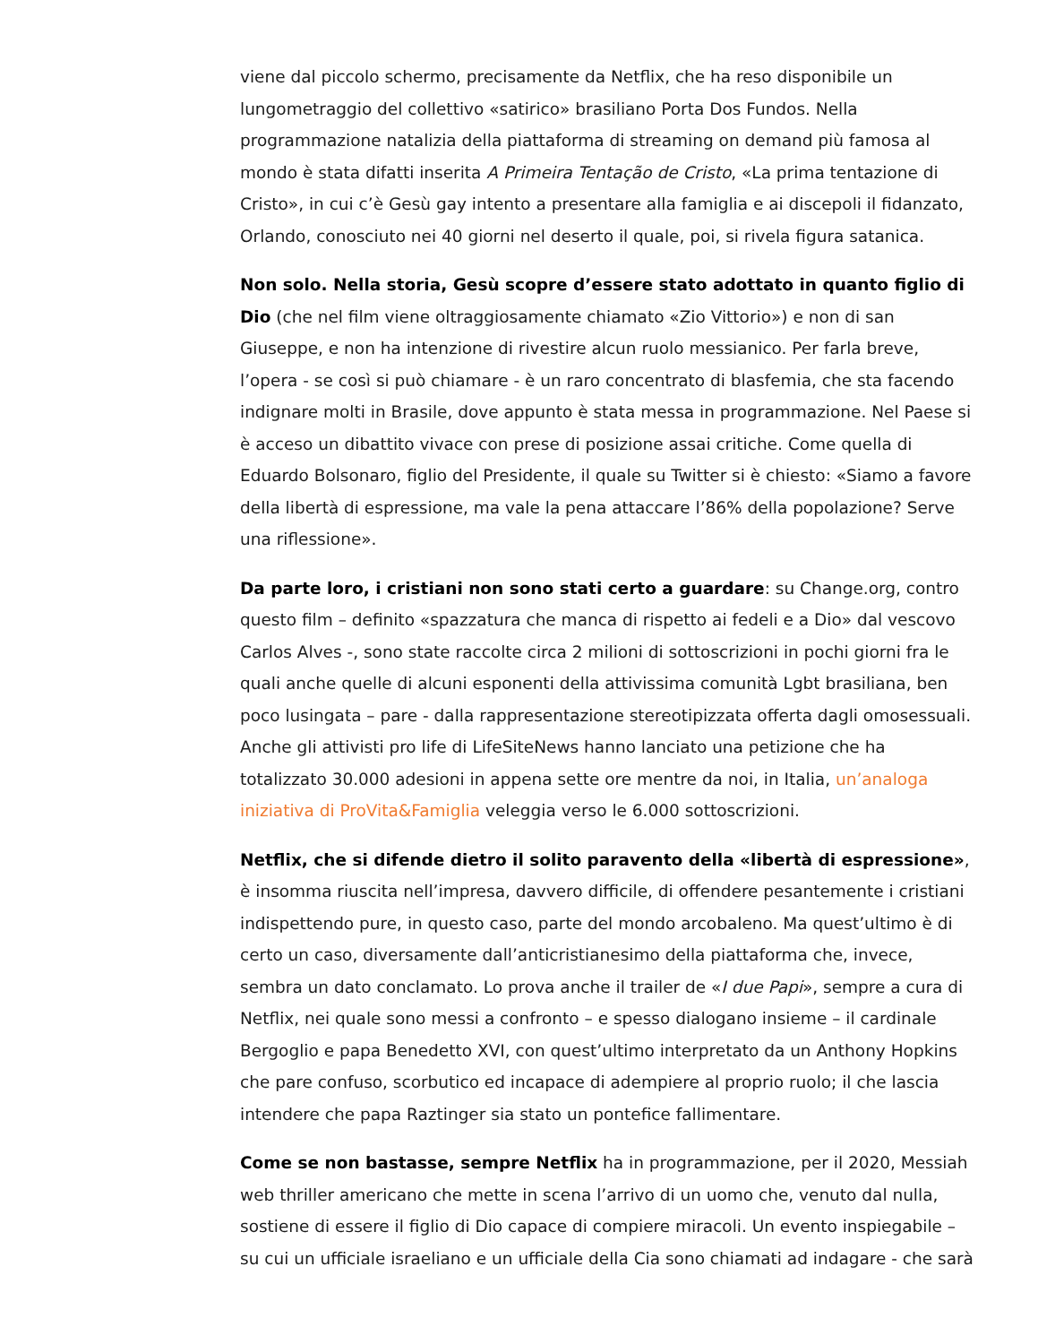viene dal piccolo schermo, precisamente da Netflix, che ha reso disponibile un lungometraggio del collettivo «satirico» brasiliano Porta Dos Fundos. Nella programmazione natalizia della piattaforma di streaming on demand più famosa al mondo è stata difatti inserita A Primeira Tentação de Cristo, «La prima tentazione di Cristo», in cui c’è Gesù gay intento a presentare alla famiglia e ai discepoli il fidanzato, Orlando, conosciuto nei 40 giorni nel deserto il quale, poi, si rivela figura satanica.
Non solo. Nella storia, Gesù scopre d’essere stato adottato in quanto figlio di Dio (che nel film viene oltraggiosamente chiamato «Zio Vittorio») e non di san Giuseppe, e non ha intenzione di rivestire alcun ruolo messianico. Per farla breve, l’opera - se così si può chiamare - è un raro concentrato di blasfemia, che sta facendo indignare molti in Brasile, dove appunto è stata messa in programmazione. Nel Paese si è acceso un dibattito vivace con prese di posizione assai critiche. Come quella di Eduardo Bolsonaro, figlio del Presidente, il quale su Twitter si è chiesto: «Siamo a favore della libertà di espressione, ma vale la pena attaccare l’86% della popolazione? Serve una riflessione».
Da parte loro, i cristiani non sono stati certo a guardare: su Change.org, contro questo film – definito «spazzatura che manca di rispetto ai fedeli e a Dio» dal vescovo Carlos Alves -, sono state raccolte circa 2 milioni di sottoscrizioni in pochi giorni fra le quali anche quelle di alcuni esponenti della attivissima comunità Lgbt brasiliana, ben poco lusingata – pare - dalla rappresentazione stereotipizzata offerta dagli omosessuali. Anche gli attivisti pro life di LifeSiteNews hanno lanciato una petizione che ha totalizzato 30.000 adesioni in appena sette ore mentre da noi, in Italia, un’analoga iniziativa di ProVita&Famiglia veleggia verso le 6.000 sottoscrizioni.
Netflix, che si difende dietro il solito paravento della «libertà di espressione», è insomma riuscita nell’impresa, davvero difficile, di offendere pesantemente i cristiani indispettendo pure, in questo caso, parte del mondo arcobaleno. Ma quest’ultimo è di certo un caso, diversamente dall’anticristianesimo della piattaforma che, invece, sembra un dato conclamato. Lo prova anche il trailer de «I due Papi», sempre a cura di Netflix, nei quale sono messi a confronto – e spesso dialogano insieme – il cardinale Bergoglio e papa Benedetto XVI, con quest’ultimo interpretato da un Anthony Hopkins che pare confuso, scorbutico ed incapace di adempiere al proprio ruolo; il che lascia intendere che papa Raztinger sia stato un pontefice fallimentare.
Come se non bastasse, sempre Netflix ha in programmazione, per il 2020, Messiah web thriller americano che mette in scena l’arrivo di un uomo che, venuto dal nulla, sostiene di essere il figlio di Dio capace di compiere miracoli. Un evento inspiegabile – su cui un ufficiale israeliano e un ufficiale della Cia sono chiamati ad indagare - che sarà